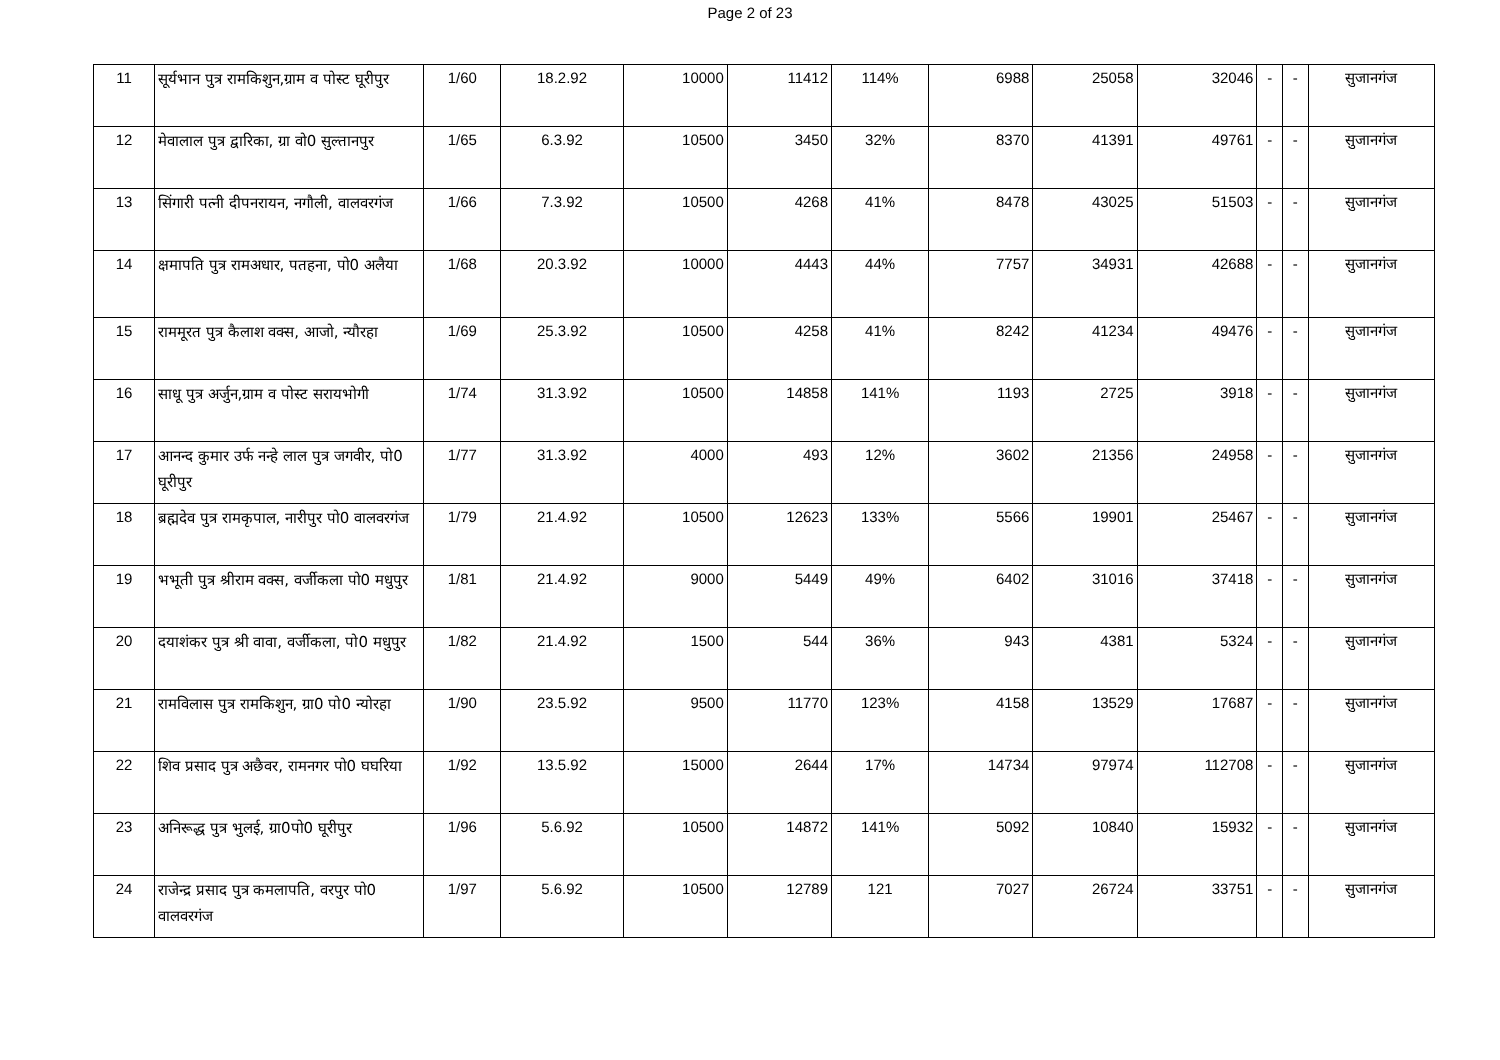Page 2 of 23
| 11 | सूर्यभान पुत्र रामकिशुन,ग्राम व पोस्ट घूरीपुर | 1/60 | 18.2.92 | 10000 | 11412 | 114% | 6988 | 25058 | 32046 | - | - | सुजानगंज |
| 12 | मेवालाल पुत्र द्वारिका, ग्रा वो0 सुल्तानपुर | 1/65 | 6.3.92 | 10500 | 3450 | 32% | 8370 | 41391 | 49761 | - | - | सुजानगंज |
| 13 | सिंगारी पत्नी दीपनरायन, नगौली, वालवरगंज | 1/66 | 7.3.92 | 10500 | 4268 | 41% | 8478 | 43025 | 51503 | - | - | सुजानगंज |
| 14 | क्षमापति पुत्र रामअधार, पतहना, पो0 अलैया | 1/68 | 20.3.92 | 10000 | 4443 | 44% | 7757 | 34931 | 42688 | - | - | सुजानगंज |
| 15 | राममूरत पुत्र कैलाश वक्स, आजो, न्यौरहा | 1/69 | 25.3.92 | 10500 | 4258 | 41% | 8242 | 41234 | 49476 | - | - | सुजानगंज |
| 16 | साधू पुत्र अर्जुन,ग्राम व पोस्ट सरायभोगी | 1/74 | 31.3.92 | 10500 | 14858 | 141% | 1193 | 2725 | 3918 | - | - | सुजानगंज |
| 17 | आनन्द कुमार उर्फ नन्हे लाल पुत्र जगवीर, पो0 घूरीपुर | 1/77 | 31.3.92 | 4000 | 493 | 12% | 3602 | 21356 | 24958 | - | - | सुजानगंज |
| 18 | ब्रह्मदेव पुत्र रामकृपाल, नारीपुर पो0 वालवरगंज | 1/79 | 21.4.92 | 10500 | 12623 | 133% | 5566 | 19901 | 25467 | - | - | सुजानगंज |
| 19 | भभूती पुत्र श्रीराम वक्स, वर्जीकला पो0 मधुपुर | 1/81 | 21.4.92 | 9000 | 5449 | 49% | 6402 | 31016 | 37418 | - | - | सुजानगंज |
| 20 | दयाशंकर पुत्र श्री वावा, वर्जीकला, पो0 मधुपुर | 1/82 | 21.4.92 | 1500 | 544 | 36% | 943 | 4381 | 5324 | - | - | सुजानगंज |
| 21 | रामविलास पुत्र रामकिशुन, ग्रा0 पो0 न्योरहा | 1/90 | 23.5.92 | 9500 | 11770 | 123% | 4158 | 13529 | 17687 | - | - | सुजानगंज |
| 22 | शिव प्रसाद पुत्र अछैवर, रामनगर पो0 घघरिया | 1/92 | 13.5.92 | 15000 | 2644 | 17% | 14734 | 97974 | 112708 | - | - | सुजानगंज |
| 23 | अनिरूद्ध पुत्र भुलई, ग्रा0पो0 घूरीपुर | 1/96 | 5.6.92 | 10500 | 14872 | 141% | 5092 | 10840 | 15932 | - | - | सुजानगंज |
| 24 | राजेन्द्र प्रसाद पुत्र कमलापति, वरपुर पो0 वालवरगंज | 1/97 | 5.6.92 | 10500 | 12789 | 121 | 7027 | 26724 | 33751 | - | - | सुजानगंज |